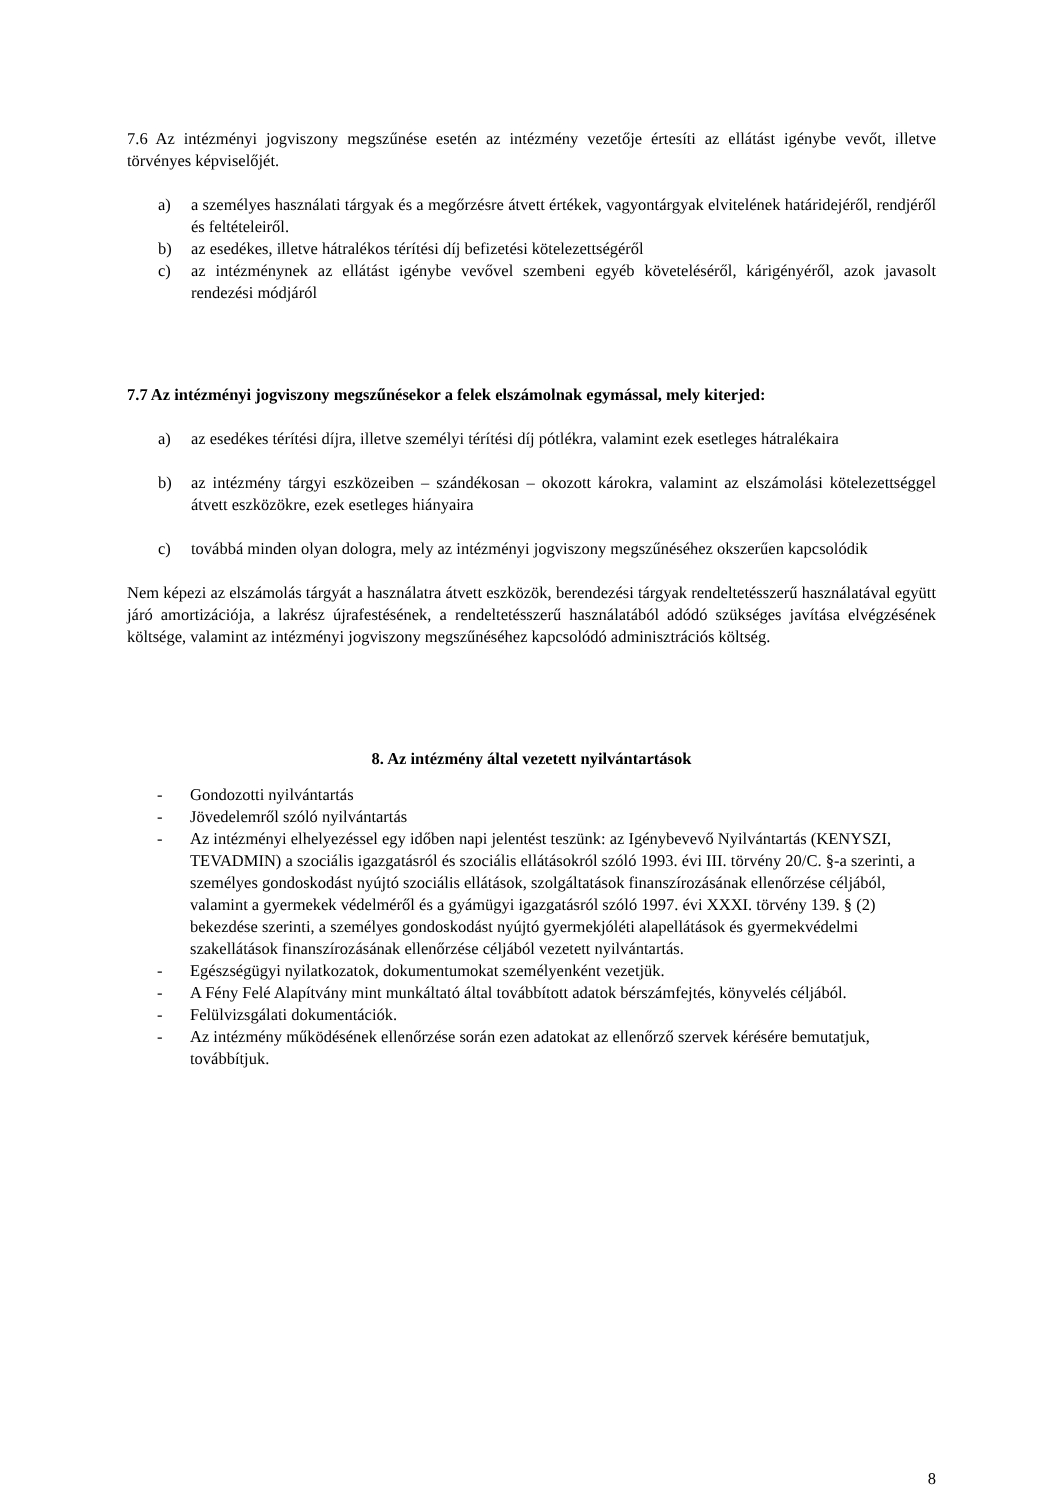7.6 Az intézményi jogviszony megszűnése esetén az intézmény vezetője értesíti az ellátást igénybe vevőt, illetve törvényes képviselőjét.
a) a személyes használati tárgyak és a megőrzésre átvett értékek, vagyontárgyak elvitelének határidejéről, rendjéről és feltételeiről.
b) az esedékes, illetve hátralékos térítési díj befizetési kötelezettségéről
c) az intézménynek az ellátást igénybe vevővel szembeni egyéb követeléséről, kárigényéről, azok javasolt rendezési módjáról
7.7 Az intézményi jogviszony megszűnésekor a felek elszámolnak egymással, mely kiterjed:
a) az esedékes térítési díjra, illetve személyi térítési díj pótlékra, valamint ezek esetleges hátralékaira
b) az intézmény tárgyi eszközeiben – szándékosan – okozott károkra, valamint az elszámolási kötelezettséggel átvett eszközökre, ezek esetleges hiányaira
c) továbbá minden olyan dologra, mely az intézményi jogviszony megszűnéséhez okszerűen kapcsolódik
Nem képezi az elszámolás tárgyát a használatra átvett eszközök, berendezési tárgyak rendeltetésszerű használatával együtt járó amortizációja, a lakrész újrafestésének, a rendeltetésszerű használatából adódó szükséges javítása elvégzésének költsége, valamint az intézményi jogviszony megszűnéséhez kapcsolódó adminisztrációs költség.
8. Az intézmény által vezetett nyilvántartások
- Gondozotti nyilvántartás
- Jövedelemről szóló nyilvántartás
- Az intézményi elhelyezéssel egy időben napi jelentést teszünk: az Igénybevevő Nyilvántartás (KENYSZI, TEVADMIN) a szociális igazgatásról és szociális ellátásokról szóló 1993. évi III. törvény 20/C. §-a szerinti, a személyes gondoskodást nyújtó szociális ellátások, szolgáltatások finanszírozásának ellenőrzése céljából, valamint a gyermekek védelméről és a gyámügyi igazgatásról szóló 1997. évi XXXI. törvény 139. § (2) bekezdése szerinti, a személyes gondoskodást nyújtó gyermekjóléti alapellátások és gyermekvédelmi szakellátások finanszírozásának ellenőrzése céljából vezetett nyilvántartás.
- Egészségügyi nyilatkozatok, dokumentumokat személyenként vezetjük.
- A Fény Felé Alapítvány mint munkáltató által továbbított adatok bérszámfejtés, könyvelés céljából.
- Felülvizsgálati dokumentációk.
- Az intézmény működésének ellenőrzése során ezen adatokat az ellenőrző szervek kérésére bemutatjuk, továbbítjuk.
8